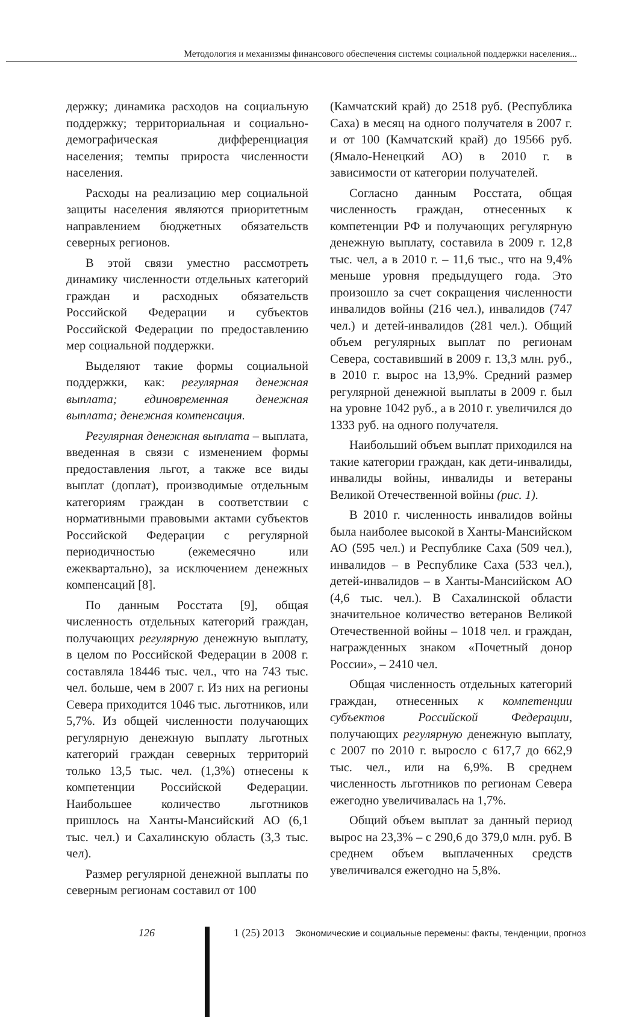Методология и механизмы финансового обеспечения системы социальной поддержки населения...
держку; динамика расходов на социальную поддержку; территориальная и социально-демографическая дифференциация населения; темпы прироста численности населения.
Расходы на реализацию мер социальной защиты населения являются приоритетным направлением бюджетных обязательств северных регионов.
В этой связи уместно рассмотреть динамику численности отдельных категорий граждан и расходных обязательств Российской Федерации и субъектов Российской Федерации по предоставлению мер социальной поддержки.
Выделяют такие формы социальной поддержки, как: регулярная денежная выплата; единовременная денежная выплата; денежная компенсация.
Регулярная денежная выплата – выплата, введенная в связи с изменением формы предоставления льгот, а также все виды выплат (доплат), производимые отдельным категориям граждан в соответствии с нормативными правовыми актами субъектов Российской Федерации с регулярной периодичностью (ежемесячно или ежеквартально), за исключением денежных компенсаций [8].
По данным Росстата [9], общая численность отдельных категорий граждан, получающих регулярную денежную выплату, в целом по Российской Федерации в 2008 г. составляла 18446 тыс. чел., что на 743 тыс. чел. больше, чем в 2007 г. Из них на регионы Севера приходится 1046 тыс. льготников, или 5,7%. Из общей численности получающих регулярную денежную выплату льготных категорий граждан северных территорий только 13,5 тыс. чел. (1,3%) отнесены к компетенции Российской Федерации. Наибольшее количество льготников пришлось на Ханты-Мансийский АО (6,1 тыс. чел.) и Сахалинскую область (3,3 тыс. чел).
Размер регулярной денежной выплаты по северным регионам составил от 100
(Камчатский край) до 2518 руб. (Республика Саха) в месяц на одного получателя в 2007 г. и от 100 (Камчатский край) до 19566 руб. (Ямало-Ненецкий АО) в 2010 г. в зависимости от категории получателей.
Согласно данным Росстата, общая численность граждан, отнесенных к компетенции РФ и получающих регулярную денежную выплату, составила в 2009 г. 12,8 тыс. чел, а в 2010 г. – 11,6 тыс., что на 9,4% меньше уровня предыдущего года. Это произошло за счет сокращения численности инвалидов войны (216 чел.), инвалидов (747 чел.) и детей-инвалидов (281 чел.). Общий объем регулярных выплат по регионам Севера, составивший в 2009 г. 13,3 млн. руб., в 2010 г. вырос на 13,9%. Средний размер регулярной денежной выплаты в 2009 г. был на уровне 1042 руб., а в 2010 г. увеличился до 1333 руб. на одного получателя.
Наибольший объем выплат приходился на такие категории граждан, как дети-инвалиды, инвалиды войны, инвалиды и ветераны Великой Отечественной войны (рис. 1).
В 2010 г. численность инвалидов войны была наиболее высокой в Ханты-Мансийском АО (595 чел.) и Республике Саха (509 чел.), инвалидов – в Республике Саха (533 чел.), детей-инвалидов – в Ханты-Мансийском АО (4,6 тыс. чел.). В Сахалинской области значительное количество ветеранов Великой Отечественной войны – 1018 чел. и граждан, награжденных знаком «Почетный донор России», – 2410 чел.
Общая численность отдельных категорий граждан, отнесенных к компетенции субъектов Российской Федерации, получающих регулярную денежную выплату, с 2007 по 2010 г. выросло с 617,7 до 662,9 тыс. чел., или на 6,9%. В среднем численность льготников по регионам Севера ежегодно увеличивалась на 1,7%.
Общий объем выплат за данный период вырос на 23,3% – с 290,6 до 379,0 млн. руб. В среднем объем выплаченных средств увеличивался ежегодно на 5,8%.
126 1 (25) 2013 Экономические и социальные перемены: факты, тенденции, прогноз